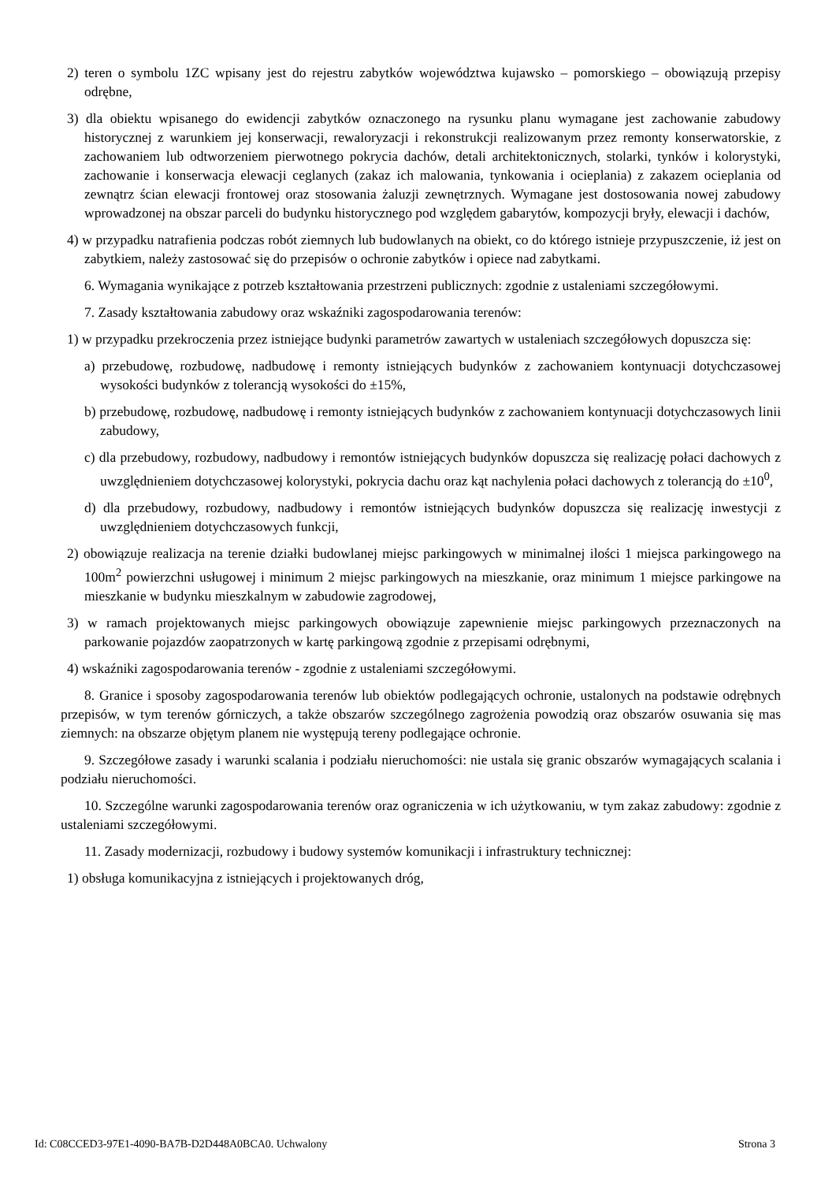2) teren o symbolu 1ZC wpisany jest do rejestru zabytków województwa kujawsko – pomorskiego – obowiązują przepisy odrębne,
3) dla obiektu wpisanego do ewidencji zabytków oznaczonego na rysunku planu wymagane jest zachowanie zabudowy historycznej z warunkiem jej konserwacji, rewaloryzacji i rekonstrukcji realizowanym przez remonty konserwatorskie, z zachowaniem lub odtworzeniem pierwotnego pokrycia dachów, detali architektonicznych, stolarki, tynków i kolorystyki, zachowanie i konserwacja elewacji ceglanych (zakaz ich malowania, tynkowania i ocieplania) z zakazem ocieplania od zewnątrz ścian elewacji frontowej oraz stosowania żaluzji zewnętrznych. Wymagane jest dostosowania nowej zabudowy wprowadzonej na obszar parceli do budynku historycznego pod względem gabarytów, kompozycji bryły, elewacji i dachów,
4) w przypadku natrafienia podczas robót ziemnych lub budowlanych na obiekt, co do którego istnieje przypuszczenie, iż jest on zabytkiem, należy zastosować się do przepisów o ochronie zabytków i opiece nad zabytkami.
6. Wymagania wynikające z potrzeb kształtowania przestrzeni publicznych: zgodnie z ustaleniami szczegółowymi.
7. Zasady kształtowania zabudowy oraz wskaźniki zagospodarowania terenów:
1) w przypadku przekroczenia przez istniejące budynki parametrów zawartych w ustaleniach szczegółowych dopuszcza się:
a) przebudowę, rozbudowę, nadbudowę i remonty istniejących budynków z zachowaniem kontynuacji dotychczasowej wysokości budynków z tolerancją wysokości do ±15%,
b) przebudowę, rozbudowę, nadbudowę i remonty istniejących budynków z zachowaniem kontynuacji dotychczasowych linii zabudowy,
c) dla przebudowy, rozbudowy, nadbudowy i remontów istniejących budynków dopuszcza się realizację połaci dachowych z uwzględnieniem dotychczasowej kolorystyki, pokrycia dachu oraz kąt nachylenia połaci dachowych z tolerancją do ±10<sup>0</sup>,
d) dla przebudowy, rozbudowy, nadbudowy i remontów istniejących budynków dopuszcza się realizację inwestycji z uwzględnieniem dotychczasowych funkcji,
2) obowiązuje realizacja na terenie działki budowlanej miejsc parkingowych w minimalnej ilości 1 miejsca parkingowego na 100m<sup>2</sup> powierzchni usługowej i minimum 2 miejsc parkingowych na mieszkanie, oraz minimum 1 miejsce parkingowe na mieszkanie w budynku mieszkalnym w zabudowie zagrodowej,
3) w ramach projektowanych miejsc parkingowych obowiązuje zapewnienie miejsc parkingowych przeznaczonych na parkowanie pojazdów zaopatrzonych w kartę parkingową zgodnie z przepisami odrębnymi,
4) wskaźniki zagospodarowania terenów - zgodnie z ustaleniami szczegółowymi.
8. Granice i sposoby zagospodarowania terenów lub obiektów podlegających ochronie, ustalonych na podstawie odrębnych przepisów, w tym terenów górniczych, a także obszarów szczególnego zagrożenia powodzią oraz obszarów osuwania się mas ziemnych: na obszarze objętym planem nie występują tereny podlegające ochronie.
9. Szczegółowe zasady i warunki scalania i podziału nieruchomości: nie ustala się granic obszarów wymagających scalania i podziału nieruchomości.
10. Szczególne warunki zagospodarowania terenów oraz ograniczenia w ich użytkowaniu, w tym zakaz zabudowy: zgodnie z ustaleniami szczegółowymi.
11. Zasady modernizacji, rozbudowy i budowy systemów komunikacji i infrastruktury technicznej:
1) obsługa komunikacyjna z istniejących i projektowanych dróg,
Id: C08CCED3-97E1-4090-BA7B-D2D448A0BCA0. Uchwalony Strona 3